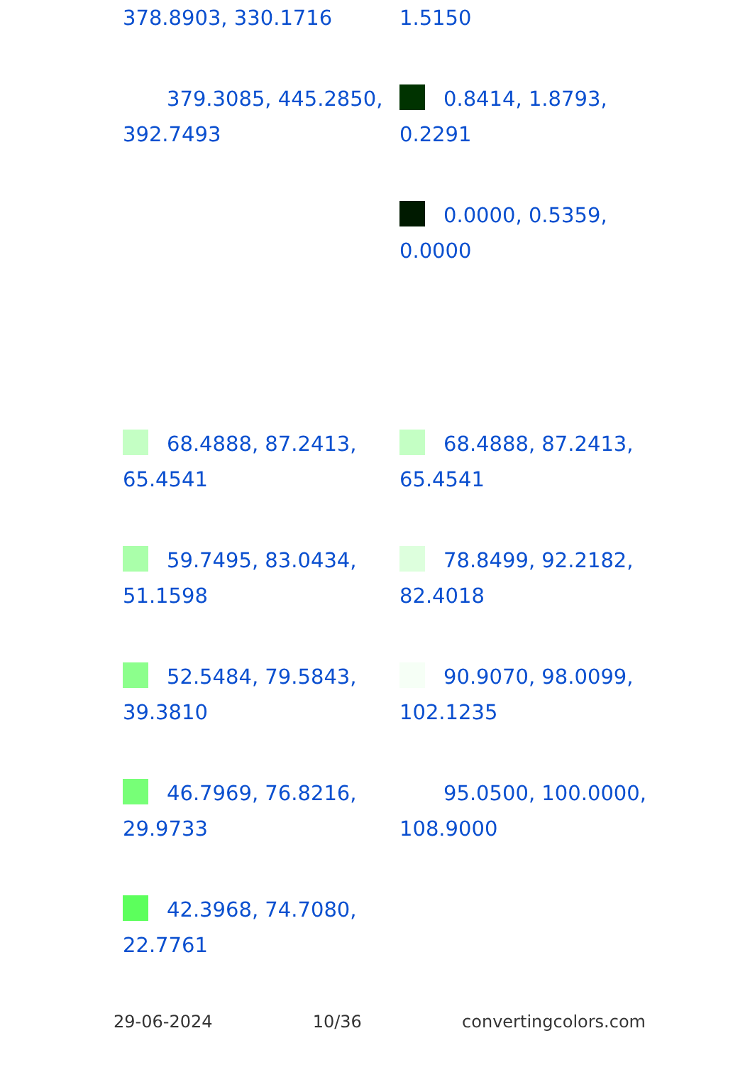378.8903, 330.1716 1.5150
379.3085, 445.2850, 392.7493
0.8414, 1.8793, 0.2291
0.0000, 0.5359, 0.0000
68.4888, 87.2413, 65.4541
68.4888, 87.2413, 65.4541
59.7495, 83.0434, 51.1598
78.8499, 92.2182, 82.4018
52.5484, 79.5843, 39.3810
90.9070, 98.0099, 102.1235
46.7969, 76.8216, 29.9733
95.0500, 100.0000, 108.9000
42.3968, 74.7080, 22.7761
29-06-2024 10/36 convertingcolors.com